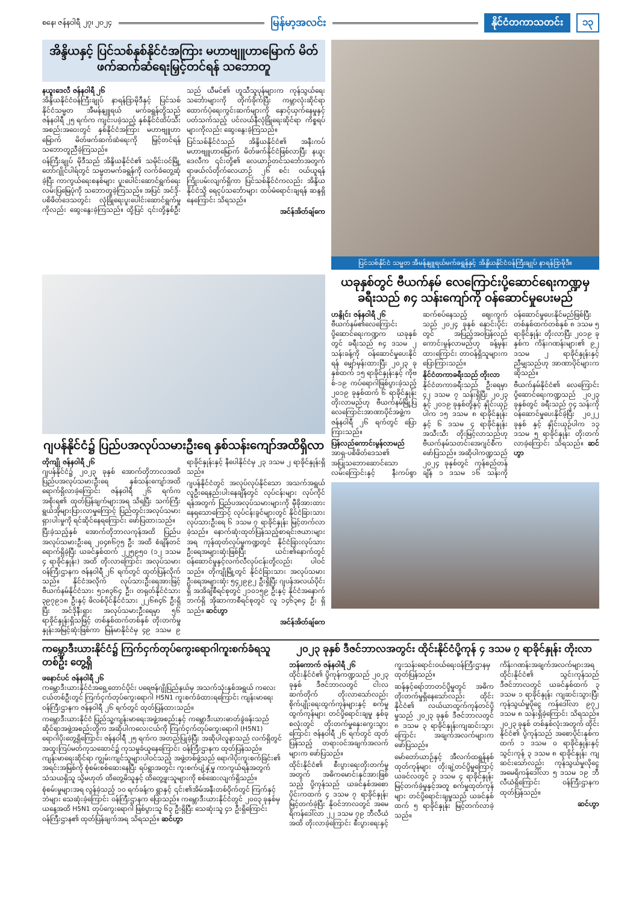စနေ၊ ဇန်နဝါရီ ၂၇၊ ၂၀၂၄ မြန်မာ့အလင်း နိုင်ငံတကာသတင်း ၁၃
အိန္ဒိယနှင့် ပြင်သစ်နှစ်နိုင်ငံအကြား မဟာဗျူဟာမြောက် မိတ်ဖက်ဆက်ဆံရေးမြှင့်တင်ရန် သဘောတူ
နယူးဒေလီ ဇန်နဝါရီ ၂၆
အိန္ဒိယနိုင်ငံဝန်ကြီးချုပ် နာရန်ဒြာမိုဒီနှင့် ပြင်သစ်နိုင်ငံသမ္မတ အီမန်နျူရယ် မက်ခရွန်တို့သည် ဇန်နဝါရီ ၂၅ ရက်က ကျင်းပခဲ့သည့် နှစ်နိုင်ငံထိပ်သီးအစည်းအဝေးတွင် နှစ်နိုင်ငံအကြား မဟာဗျူဟာမြောက် မိတ်ဖက်ဆက်ဆံရေးကို မြှင့်တင်ရန် သဘောတူညီခဲ့ကြသည်။
ဝန်ကြီးချုပ် မိုဒီသည် အိန္ဒိယနိုင်ငံ၏ သမိုင်းဝင်မြို့တော်ဂျိုင်ပါရ်တွင် သမ္မတမက်ခရွန်ကို လက်ခံတွေ့ဆုံခဲ့ပြီး ကာကွယ်ရေးစနစ်များ ပူးပေါင်းဆောင်ရွက်ရေးလမ်းပြမြေပုံကို သဘောတူခဲ့ကြသည်။ အပြင် အင်ဒို-ပစိဖိတ်ဒေသတွင်း လုံခြုံရေးပူးပေါင်းဆောင်ရွက်မှုကိုလည်း ဆွေးနွေးခဲ့ကြသည်။ ထို့ပြင် ၎င်းတို့နှစ်ဦးသည် ယီမင်၏ ဟူသီသူပုန်များက ကုန်သွယ်ရေးသင်္ဘောများကို တိုက်ခိုက်ပြီး ကမ္ဘာလုံးဆိုင်ရာ ထောက်ပံ့ရေးကွင်းဆက်များကို နှောင့်ယှက်နေမှုနှင့်ပတ်သက်သည့် ပင်လယ်နီလုံခြုံရေးဆိုင်ရာ ကိစ္စရပ်များကိုလည်း ဆွေးနွေးခဲ့ကြသည်။
ပြင်သစ်နိုင်ငံသည် အိန္ဒိယနိုင်ငံ၏ အနီးကပ်မဟာဗျူဟာမြောက် မိတ်ဖက်နိုင်ငံဖြစ်လာပြီး နယူးဒေလီက ၎င်းတို့၏ လေယာဉ်တင်သင်္ဘောအတွက် ရာဖယ်လ်တိုက်လေယာဉ် ၂၆ စင်း ဝယ်ယူရန် ကြိုးပမ်းလျက်ရှိကာ ပြင်သစ်နိုင်ငံကလည်း အိန္ဒိယနိုင်ငံသို့ ရေငုပ်သင်္ဘောများ ထပ်မံရောင်းချရန် ဆန္ဒရှိနေကြောင်း သိရသည်။
အင်န်အိတ်ချ်ကေ
ပြင်သစ်နိုင်ငံ သမ္မတ အီမန်နျူရယ်မက်ခရွန်နှင့် အိန္ဒိယနိုင်ငံဝန်ကြီးချုပ် နာရန်ဒြာမိုဒီ။
ဂျပန်နိုင်ငံ၌ ပြည်ပအလုပ်သမားဦးရေ နှစ်သန်းကျော်အထိရှိလာ
တိုကျို ဇန်နဝါရီ ၂၆
ဂျပန်နိုင်ငံ၌ ၂၀၂၃ ခုနှစ် အောက်တိုဘာလအထိ ပြည်ပအလုပ်သမားဦးရေ နှစ်သန်းကျော်အထိ ရောက်ရှိလာခဲ့ကြောင်း ဇန်နဝါရီ ၂၆ ရက်က အစိုးရ၏ ထုတ်ပြန်ချက်များအရ သိရပြီး သက်ကြီးရွယ်အိုများပြားလာမှုကြောင့် ပြည်တွင်းအလုပ်သမားရှားပါးမှုကို ရင်ဆိုင်နေရကြောင်း ဖော်ပြထားသည်။
ပြီးခဲ့သည့်နှစ် အောက်တိုဘာလကုန်အထိ ပြည်ပအလုပ်သမားဦးရေ ၂၀၄၈၆၇၅ ဦး အထိ စံချိန်တင်ရောက်ရှိခဲ့ပြီး ယခင်နှစ်ထက် ၂၂၅၉၅၀ (၁၂ ဒသမ ၄ ရာခိုင်နှုန်း) အထိ တိုးလာကြောင်း အလုပ်သမားဝန်ကြီးဌာနက ဇန်နဝါရီ ၂၆ ရက်တွင် ထုတ်ပြန်လိုက်သည်။ နိုင်ငံအလိုက် လုပ်သားဦးရေအားဖြင့် ဗီယက်နမ်နိုင်ငံသား ၅၁၈၃၆၄ ဦး၊ တရုတ်နိုင်ငံသား ၃၉၇၉၁၈ ဦးနှင့် ဖိလစ်ပိုင်နိုင်ငံသား ၂၂၆၈၄၆ ဦးရှိပြီး အင်ဒိုနီးရှား အလုပ်သမားဦးရေမှာ ၅၆ ရာခိုင်နှုန်းရှိသဖြင့် တစ်နှစ်ထက်တစ်နှစ် တိုးတက်မှုနှုန်းအမြင့်ဆုံးဖြစ်ကာ မြန်မာနိုင်ငံမှ ၄၉ ဒသမ ၉ ရာခိုင်နှုန်းနှင့် နီပေါနိုင်ငံမှ ၂၃ ဒသမ ၂ ရာခိုင်နှုန်းရှိသည်။
ဂျပန်နိုင်ငံတွင် အလုပ်လုပ်နိုင်သော အသက်အရွယ် လူဦးရေနည်းပါးနေချိန်တွင် လုပ်ငန်းများ လုပ်ကိုင်ရန်အတွက် ပြည်ပအလုပ်သမားများကို မှီခိုအားထားနေရသောကြောင့် လုပ်ငန်းခွင်များတွင် နိုင်ငံခြားသား လုပ်သားဦးရေ ၆ ဒသမ ၇ ရာခိုင်နှုန်း မြင့်တက်လာခဲ့သည်။ နောက်ဆုံးထုတ်ပြန်သည့်စာရင်းဇယားများအရ ကုန်ထုတ်လုပ်မှုကဏ္ဍတွင် နိုင်ငံခြားလုပ်သားဦးရေအများဆုံးဖြစ်ပြီး ယင်း၏နောက်တွင် ဝန်ဆောင်မှုနှင့်လက်လီလုပ်ငန်းတို့လည်း ပါဝင်သည်။ တိုကျိုမြို့တွင် နိုင်ငံခြားသား အလုပ်သမားဦးရေအများဆုံး ၅၄၂၉၉၂ ဦးရှိပြီး ဂျပန်အလယ်ပိုင်းရှိ အအိချိစီရင်စုတွင် ၂၁၀၁၅၉ ဦးနှင့် နိုင်ငံအနောက်ဘက်ရှိ အိုဆာကာစီရင်စုတွင် လူ ၁၄၆၃၈၄ ဦး ရှိသည်။ ဆင်ဟွာ
အင်န်အိတ်ချ်ကေ
ယခုနှစ်တွင် ဗီယက်နမ် လေကြောင်းပို့ဆောင်ရေးကဏ္ဍမှ ခရီးသည် ၈၄ သန်းကျော်ကို ဝန်ဆောင်မှုပေးမည်
ဟနွိုင်း ဇန်နဝါရီ ၂၆
ဗီယက်နမ်၏လေကြောင်းပို့ဆောင်ရေးကဏ္ဍက ယခုနှစ်တွင် ခရီးသည် ၈၄ ဒသမ ၂ သန်းခန့်ကို ဝန်ဆောင်မှုပေးနိုင်ရန် မျှော်မှန်းထားပြီး ၂၀၂၃ ခုနှစ်ထက် ၁၅ ရာခိုင်နှုန်းနှင့် ကိုဗစ်-၁၉ ကပ်ရောဂါဖြစ်ပွားခဲ့သည့် ၂၀၁၉ ခုနှစ်ထက် ၆ ရာခိုင်နှုန်း တိုးလာမည်ဟု ဗီယက်နမ်မြို့ပြ လေကြောင်းအာဏာပိုင်အဖွဲ့က ဇန်နဝါရီ ၂၆ ရက်တွင် ပြောကြားသည်။
ပြန်လည်ကောင်းမွန်လာမည်
အာရှ-ပစိဖိတ်ဒေသ၏ အပြုသဘောဆောင်သောလမ်းကြောင်းနှင့် နီးကပ်စွာဆက်စပ်နေသည့် ဈေးကွက်သည် ၂၀၂၄ ခုနှစ် နှောင်းပိုင်းတွင် အပြည့်အဝပြန်လည်ကောင်းမွန်လာမည်ဟု ခန့်မှန်းထားကြောင်း တာဝန်ရှိသူများက ပြောကြားသည်။
နိုင်ငံတကာခရီးသည် တိုးလာ
နိုင်ငံတကာခရီးသည် ဦးရေမှာ ၄၂ ဒသမ ၇ သန်းရှိပြီး ၂၀၂၃ နှင့် ၂၀၁၉ ခုနှစ်တို့နှင့် နှိုင်းယှဉ်ပါက ၁၅ ဒသမ ၈ ရာခိုင်နှုန်းနှင့် ၆ ဒသမ ၄ ရာခိုင်နှုန်း အသီးသီး တိုးမြင့်လာသည်ဟု ဗီယက်နမ်သတင်းအေဂျင်စီက ဖော်ပြသည်။ အဆိုပါကဏ္ဍသည် ၂၀၂၄ ခုနှစ်တွင် ကုန်စည်တန်ချိန် ၁ ဒသမ ၁၆ သန်းကို ဝန်ဆောင်မှုပေးနိုင်မည်ဖြစ်ပြီး တစ်နှစ်ထက်တစ်နှစ် ၈ ဒသမ ၅ ရာခိုင်နှုန်း တိုးလာပြီး ၂၀၁၉ ခုနှစ်က ကိန်းဂဏန်းများ၏ ၉၂ ဒသမ ၂ ရာခိုင်နှုန်းနှင့် ညီမျှသည်ဟု အာဏာပိုင်များက ဆိုသည်။
ဗီယက်နမ်နိုင်ငံ၏ လေကြောင်းပို့ဆောင်ရေးကဏ္ဍသည် ၂၀၂၃ ခုနှစ်တွင် ခရီးသည် ၇၄ သန်းကို ဝန်ဆောင်မှုပေးနိုင်ခဲ့ပြီး ၂၀၂၂ ခုနှစ် နှင့် နှိုင်းယှဉ်ပါက ၁၃ ဒသမ ၅ ရာခိုင်နှုန်း တိုးတက်လာခဲ့ကြောင်း သိရသည်။ ဆင်ဟွာ
ကမ္ဘောဒီးယားနိုင်ငံ၌ ကြက်ငှက်တုပ်ကွေးရောဂါကူးစက်ခံရသူတစ်ဦး တွေ့ရှိ
ဖနောင်ပင် ဇန်နဝါရီ ၂၆
ကမ္ဘောဒီးယားနိုင်ငံအရှေ့တောင်ပိုင်း ပရေဗန်ဂျိုပြည်နယ်မှ အသက်သုံးနှစ်အရွယ် ကလေးငယ်တစ်ဦးတွင် ကြက်ငှက်တုပ်ကွေးရောဂါ H5N1 ကူးစက်ခံထားရကြောင်း ကျန်းမာရေးဝန်ကြီးဌာနက ဇန်နဝါရီ ၂၆ ရက်တွင် ထုတ်ပြန်ထားသည်။
ကမ္ဘောဒီးယားနိုင်ငံ ပြည်သူ့ကျန်းမာရေးအဖွဲ့အစည်းနှင့် ကမ္ဘောဒီးယားဓာတ်ခွဲခန်းသည် ဆိုင်ရာအဖွဲ့အစည်းတို့က အဆိုပါကလေးငယ်ကို ကြက်ငှက်တုပ်ကွေးရောဂါ (H5N1) ရောဂါပိုးတွေ့ရှိကြောင်း ဇန်နဝါရီ ၂၅ ရက်က အတည်ပြုခဲ့ပြီး အဆိုပါလူနာသည် လက်ရှိတွင် အထူးကြပ်မတ်ကုသဆောင်၌ ကုသမှုခံယူနေကြောင်း ဝန်ကြီးဌာနက ထုတ်ပြန်သည်။ ကျန်းမာရေးဆိုင်ရာ ကျွမ်းကျင်သူများပါဝင်သည့် အဖွဲ့တစ်ဖွဲ့သည် ရောဂါပိုးကူးစက်ခြင်း၏ အရင်းအမြစ်ကို စုံစမ်းစစ်ဆေးနေပြီး ရပ်ရွာအတွင်း ကူးစက်ပျံ့နှံ့မှု ကာကွယ်ရန်အတွက် သံသယရှိသူ သို့မဟုတ် ထိတွေ့မိသူနှင့် ထိတွေ့ဖူးသူများကို စစ်ဆေးလျက်ရှိသည်။
စုံစမ်းမှုများအရ လွန်ခဲ့သည့် ၁၀ ရက်ခန့်က ရွာနှင့် ၎င်း၏အိမ်အနီးတစ်ဝိုက်တွင် ကြက်နှင့်ဘဲများ သေဆုံးခဲ့ကြောင်း ဝန်ကြီးဌာနက ပြောသည်။ ကမ္ဘောဒီးယားနိုင်ငံတွင် ၂၀၀၃ ခုနှစ်မှ ယနေ့အထိ H5N1 တုပ်ကွေးရောဂါ ဖြစ်ပွားသူ ၆၃ ဦးရှိပြီး သေဆုံးသူ ၄၁ ဦးရှိကြောင်း ဝန်ကြီးဌာန၏ ထုတ်ပြန်ချက်အရ သိရသည်။ ဆင်ဟွာ
၂၀၂၃ ခုနှစ် ဒီဇင်ဘာလအတွင်း ထိုင်းနိုင်ငံပို့ကုန် ၄ ဒသမ ၇ ရာခိုင်နှုန်း တိုးလာ
ဘန်ကောက် ဇန်နဝါရီ ၂၆
ထိုင်းနိုင်ငံ၏ ပို့ကုန်ကဏ္ဍသည် ၂၀၂၃ ခုနှစ် ဒီဇင်ဘာလတွင် ငါးလဆက်တိုက် တိုးလာသော်လည်း စိုက်ပျိုးရေးထွက်ကုန်များနှင့် စက်မှုထွက်ကုန်များ တင်ပို့ရောင်းချမှု နှစ်ခုစလုံးတွင် တိုးတက်မှုနှေးကွေးသွားကြောင်း ဇန်နဝါရီ ၂၆ ရက်တွင် ထုတ်ပြန်သည့် တရားဝင်အချက်အလက်များက ဖော်ပြသည်။
ထိုင်းနိုင်ငံ၏ စီးပွားရေးတိုးတက်မှုအတွက် အဓိကမောင်းနှင်အားဖြစ်သည့် ပို့ကုန်သည် ယခင်နှစ်အစောပိုင်းကထက် ၄ ဒသမ ၇ ရာခိုင်နှုန်း မြင့်တက်ခဲ့ပြီး နိုဝင်ဘာလတွင် အမေရိကန်ဒေါ်လာ ၂၂ ဒသမ ၇၉ ဘီလီယံအထိ တိုးလာခဲ့ကြောင်း စီးပွားရေးနှင့်ကူးသန်းရောင်းဝယ်ရေးဝန်ကြီးဌာနမှ ထုတ်ပြန်သည်။
ဆန်နှင့်ရော်ဘာတင်ပို့မှုတွင် အဓိကတိုးတက်မှုရှိနေသော်လည်း ထိုင်းနိုင်ငံ၏ လယ်ယာထွက်ကုန်တင်ပို့မှုသည် ၂၀၂၃ ခုနှစ် ဒီဇင်ဘာလတွင် ၈ ဒသမ ၃ ရာခိုင်နှုန်းကျဆင်းသွားကြောင်း အချက်အလက်များက ဖော်ပြသည်။
မော်တော်ယာဉ်နှင့် အီလက်ထရွန်နစ်ထုတ်ကုန်များ တိုးချဲ့တင်ပို့မှုကြောင့် ယခင်လတွင် ၃ ဒသမ ၄ ရာခိုင်နှုန်း မြင့်တက်ခဲ့မှုနှင့်အတူ စက်မှုထုတ်ကုန်များ တင်ပို့ရောင်းချမှုသည် ယခင်နှစ်ထက် ၅ ရာခိုင်နှုန်း မြင့်တက်လာခဲ့သည်။
ကိန်းဂဏန်းအချက်အလက်များအရ ထိုင်းနိုင်ငံ၏ သွင်းကုန်သည် ဒီဇင်ဘာလတွင် ယခင်နှစ်ထက် ၃ ဒသမ ၁ ရာခိုင်နှုန်း ကျဆင်းသွားပြီး ကုန်သွယ်မှုပိုငွေ ကန်ဒေါ်လာ ၉၇၂ ဒသမ ၈ သန်းရှိခဲ့ကြောင်း သိရသည်။ ၂၀၂၃ ခုနှစ် တစ်နှစ်လုံးအတွက် ထိုင်းနိုင်ငံ၏ ပို့ကုန်သည် အစောပိုင်းနှစ်ကထက် ၁ ဒသမ ၀ ရာခိုင်နှုန်းနှင့် သွင်းကုန် ၃ ဒသမ ၈ ရာခိုင်နှုန်း ကျဆင်းသော်လည်း ကုန်သွယ်မှုလိုငွေ အမေရိကန်ဒေါ်လာ ၅ ဒသမ ၁၉ ဘီလီယံရှိကြောင်း ဝန်ကြီးဌာနက ထုတ်ပြန်သည်။
ဆင်ဟွာ